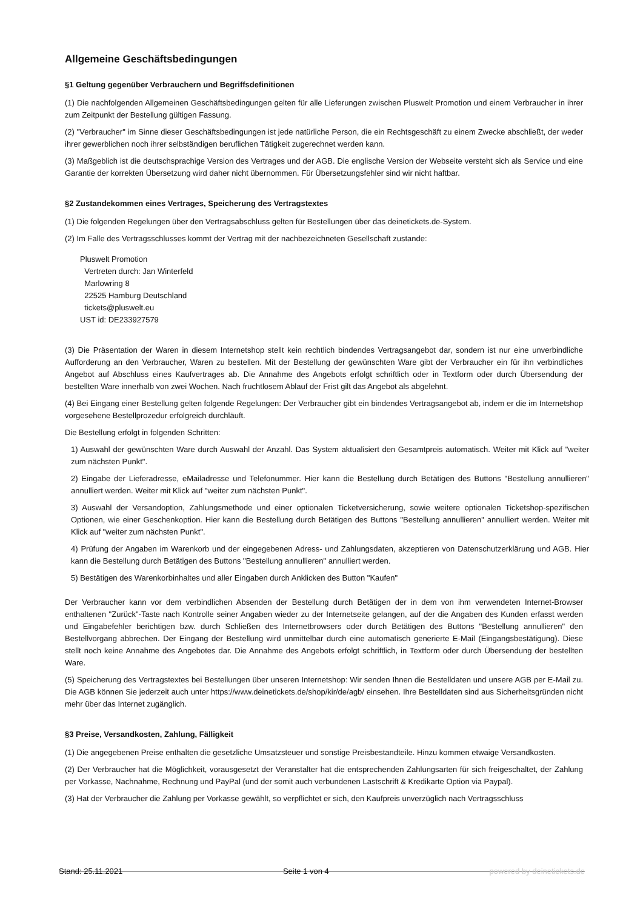Allgemeine Geschäftsbedingungen
§1 Geltung gegenüber Verbrauchern und Begriffsdefinitionen
(1) Die nachfolgenden Allgemeinen Geschäftsbedingungen gelten für alle Lieferungen zwischen Pluswelt Promotion und einem Verbraucher in ihrer zum Zeitpunkt der Bestellung gültigen Fassung.
(2) "Verbraucher" im Sinne dieser Geschäftsbedingungen ist jede natürliche Person, die ein Rechtsgeschäft zu einem Zwecke abschließt, der weder ihrer gewerblichen noch ihrer selbständigen beruflichen Tätigkeit zugerechnet werden kann.
(3) Maßgeblich ist die deutschsprachige Version des Vertrages und der AGB. Die englische Version der Webseite versteht sich als Service und eine Garantie der korrekten Übersetzung wird daher nicht übernommen. Für Übersetzungsfehler sind wir nicht haftbar.
§2 Zustandekommen eines Vertrages, Speicherung des Vertragstextes
(1) Die folgenden Regelungen über den Vertragsabschluss gelten für Bestellungen über das deinetickets.de-System.
(2) Im Falle des Vertragsschlusses kommt der Vertrag mit der nachbezeichneten Gesellschaft zustande:
Pluswelt Promotion
Vertreten durch: Jan Winterfeld
Marlowring 8
22525 Hamburg Deutschland
tickets@pluswelt.eu
UST id: DE233927579
(3) Die Präsentation der Waren in diesem Internetshop stellt kein rechtlich bindendes Vertragsangebot dar, sondern ist nur eine unverbindliche Aufforderung an den Verbraucher, Waren zu bestellen. Mit der Bestellung der gewünschten Ware gibt der Verbraucher ein für ihn verbindliches Angebot auf Abschluss eines Kaufvertrages ab. Die Annahme des Angebots erfolgt schriftlich oder in Textform oder durch Übersendung der bestellten Ware innerhalb von zwei Wochen. Nach fruchtlosem Ablauf der Frist gilt das Angebot als abgelehnt.
(4) Bei Eingang einer Bestellung gelten folgende Regelungen: Der Verbraucher gibt ein bindendes Vertragsangebot ab, indem er die im Internetshop vorgesehene Bestellprozedur erfolgreich durchläuft.
Die Bestellung erfolgt in folgenden Schritten:
1) Auswahl der gewünschten Ware durch Auswahl der Anzahl. Das System aktualisiert den Gesamtpreis automatisch. Weiter mit Klick auf "weiter zum nächsten Punkt".
2) Eingabe der Lieferadresse, eMailadresse und Telefonummer. Hier kann die Bestellung durch Betätigen des Buttons "Bestellung annullieren" annulliert werden. Weiter mit Klick auf "weiter zum nächsten Punkt".
3) Auswahl der Versandoption, Zahlungsmethode und einer optionalen Ticketversicherung, sowie weitere optionalen Ticketshop-spezifischen Optionen, wie einer Geschenkoption. Hier kann die Bestellung durch Betätigen des Buttons "Bestellung annullieren" annulliert werden. Weiter mit Klick auf "weiter zum nächsten Punkt".
4) Prüfung der Angaben im Warenkorb und der eingegebenen Adress- und Zahlungsdaten, akzeptieren von Datenschutzerklärung und AGB. Hier kann die Bestellung durch Betätigen des Buttons "Bestellung annullieren" annulliert werden.
5) Bestätigen des Warenkorbinhaltes und aller Eingaben durch Anklicken des Button "Kaufen"
Der Verbraucher kann vor dem verbindlichen Absenden der Bestellung durch Betätigen der in dem von ihm verwendeten Internet-Browser enthaltenen "Zurück"-Taste nach Kontrolle seiner Angaben wieder zu der Internetseite gelangen, auf der die Angaben des Kunden erfasst werden und Eingabefehler berichtigen bzw. durch Schließen des Internetbrowsers oder durch Betätigen des Buttons "Bestellung annullieren" den Bestellvorgang abbrechen. Der Eingang der Bestellung wird unmittelbar durch eine automatisch generierte E-Mail (Eingangsbestätigung). Diese stellt noch keine Annahme des Angebotes dar. Die Annahme des Angebots erfolgt schriftlich, in Textform oder durch Übersendung der bestellten Ware.
(5) Speicherung des Vertragstextes bei Bestellungen über unseren Internetshop: Wir senden Ihnen die Bestelldaten und unsere AGB per E-Mail zu. Die AGB können Sie jederzeit auch unter https://www.deinetickets.de/shop/kir/de/agb/ einsehen. Ihre Bestelldaten sind aus Sicherheitsgründen nicht mehr über das Internet zugänglich.
§3 Preise, Versandkosten, Zahlung, Fälligkeit
(1) Die angegebenen Preise enthalten die gesetzliche Umsatzsteuer und sonstige Preisbestandteile. Hinzu kommen etwaige Versandkosten.
(2) Der Verbraucher hat die Möglichkeit, vorausgesetzt der Veranstalter hat die entsprechenden Zahlungsarten für sich freigeschaltet, der Zahlung per Vorkasse, Nachnahme, Rechnung und PayPal (und der somit auch verbundenen Lastschrift & Kredikarte Option via Paypal).
(3) Hat der Verbraucher die Zahlung per Vorkasse gewählt, so verpflichtet er sich, den Kaufpreis unverzüglich nach Vertragsschluss
Stand: 25.11.2021 Seite 1 von 4 powered by deinetickets.de